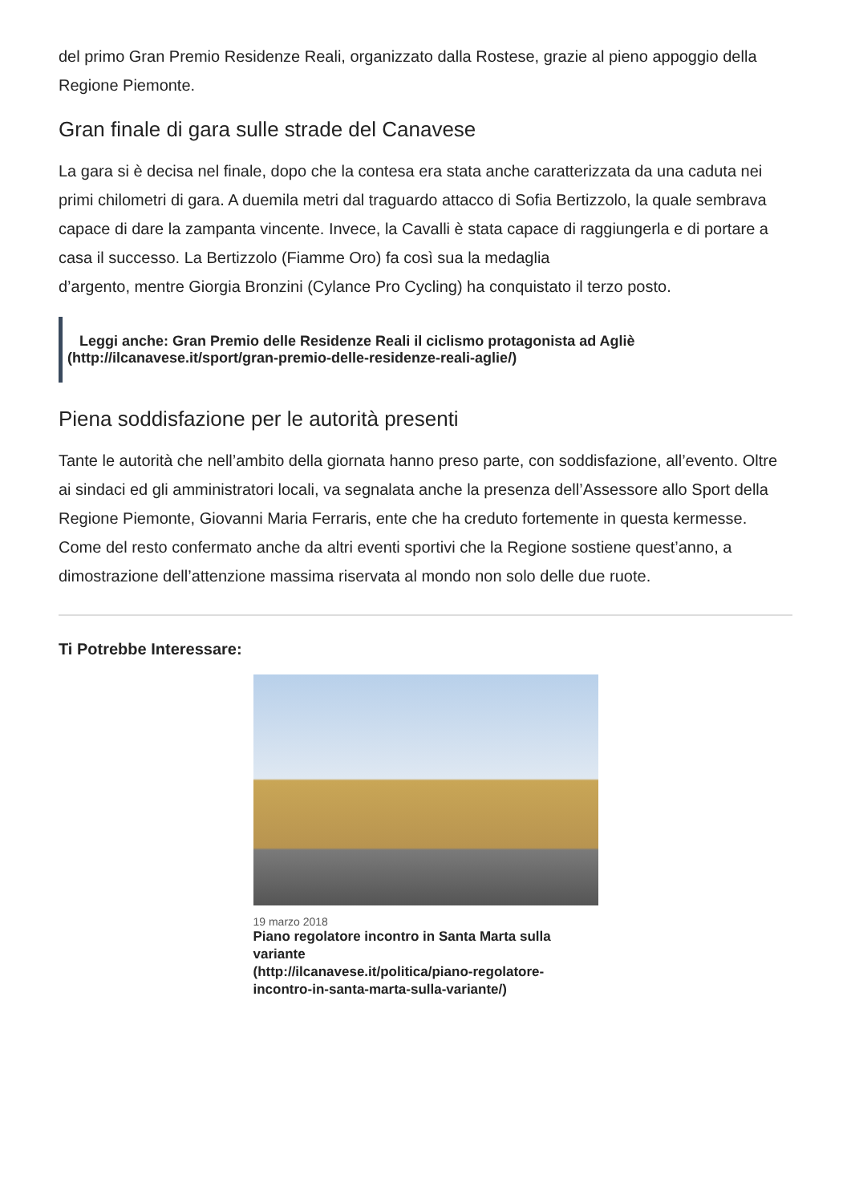del primo Gran Premio Residenze Reali, organizzato dalla Rostese, grazie al pieno appoggio della Regione Piemonte.
Gran finale di gara sulle strade del Canavese
La gara si è decisa nel finale, dopo che la contesa era stata anche caratterizzata da una caduta nei primi chilometri di gara. A duemila metri dal traguardo attacco di Sofia Bertizzolo, la quale sembrava capace di dare la zampanta vincente. Invece, la Cavalli è stata capace di raggiungerla e di portare a casa il successo. La Bertizzolo (Fiamme Oro) fa così sua la medaglia
d’argento, mentre Giorgia Bronzini (Cylance Pro Cycling) ha conquistato il terzo posto.
Leggi anche: Gran Premio delle Residenze Reali il ciclismo protagonista ad Agliè
(http://ilcanavese.it/sport/gran-premio-delle-residenze-reali-aglie/)
Piena soddisfazione per le autorità presenti
Tante le autorità che nell’ambito della giornata hanno preso parte, con soddisfazione, all’evento. Oltre ai sindaci ed gli amministratori locali, va segnalata anche la presenza dell’Assessore allo Sport della Regione Piemonte, Giovanni Maria Ferraris, ente che ha creduto fortemente in questa kermesse. Come del resto confermato anche da altri eventi sportivi che la Regione sostiene quest’anno, a dimostrazione dell’attenzione massima riservata al mondo non solo delle due ruote.
Ti Potrebbe Interessare:
19 marzo 2018
Piano regolatore incontro in Santa Marta sulla variante
(http://ilcanavese.it/politica/piano-regolatore-incontro-in-santa-marta-sulla-variante/)